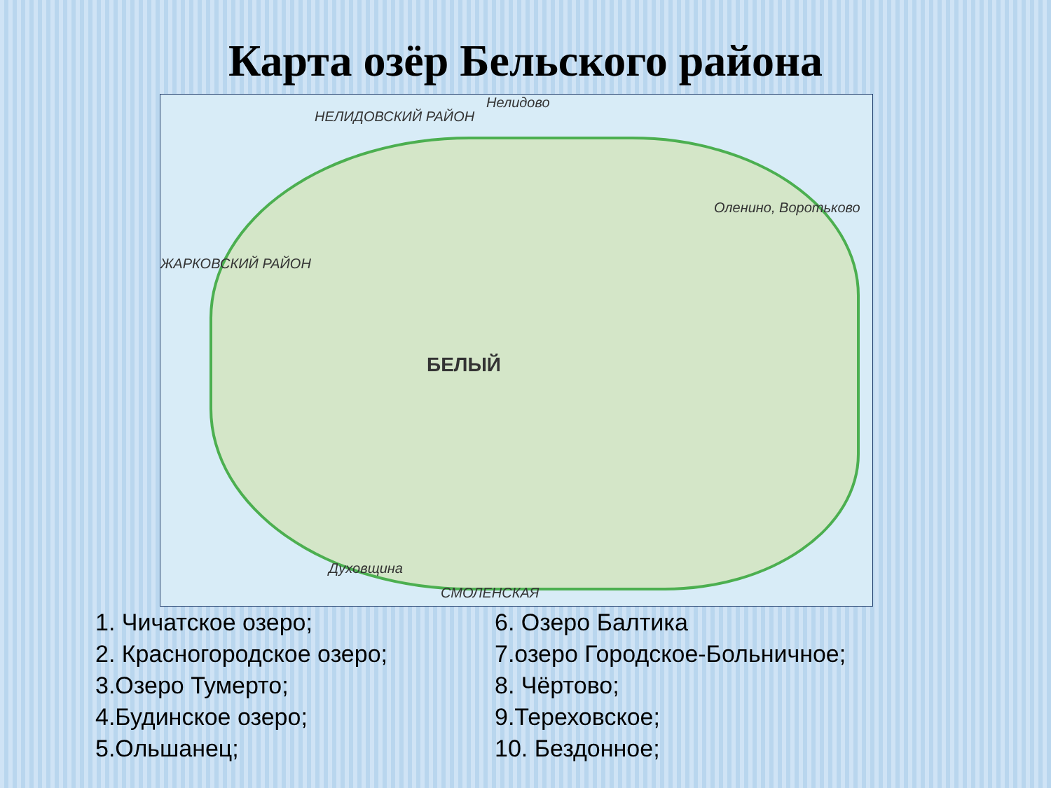Карта озёр Бельского района
НЕЛИДОВСКИЙ РАЙОН
Нелидово
ЖАРКОВСКИЙ РАЙОН
Оленино, Воротьково
БЕЛЫЙ
Духовщина
СМОЛЕНСКАЯ
1. Чичатское озеро;
2. Красногородское озеро;
3.Озеро Тумерто;
4.Будинское озеро;
5.Ольшанец;
6. Озеро Балтика
7.озеро Городское-Больничное;
8. Чёртово;
9.Тереховское;
10. Бездонное;